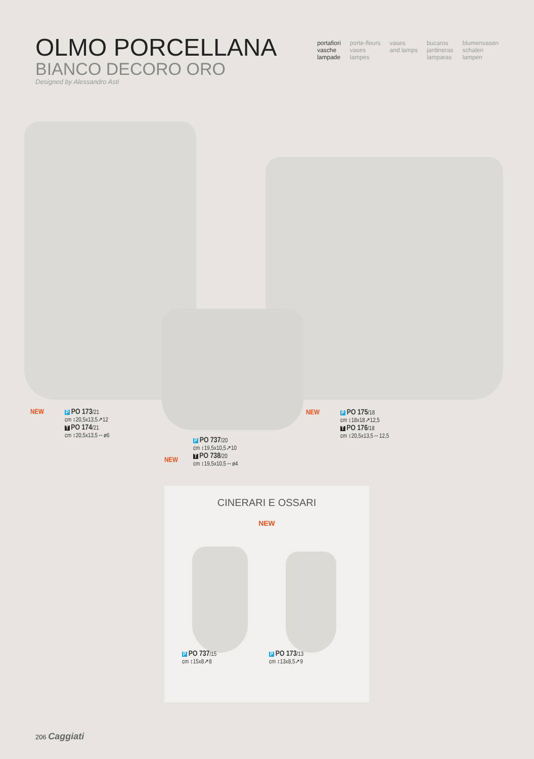OLMO PORCELLANA
BIANCO DECORO ORO
Designed by Alessandro Asti
portafiori
vasche
lampade
porte-fleurs
vases
lampes
vases
and lamps
bucaros
jardineras
lamparas
blumenvasen
schalen
lampen
NEW
P PO 173/21
cm ↕20,5x13,5↗12
T PO 174/21
cm ↕20,5x13,5↔ø6
NEW
P PO 175/18
cm ↕18x18↗12,5
T PO 176/18
cm ↕20,5x13,5↔12,5
NEW
P PO 737/20
cm ↕19,5x10,5↗10
T PO 738/20
cm ↕19,5x10,5↔ø4
CINERARI E OSSARI
NEW
P PO 737/15
cm ↕15x8↗8
P PO 173/13
cm ↕13x8,5↗9
206 Caggiati